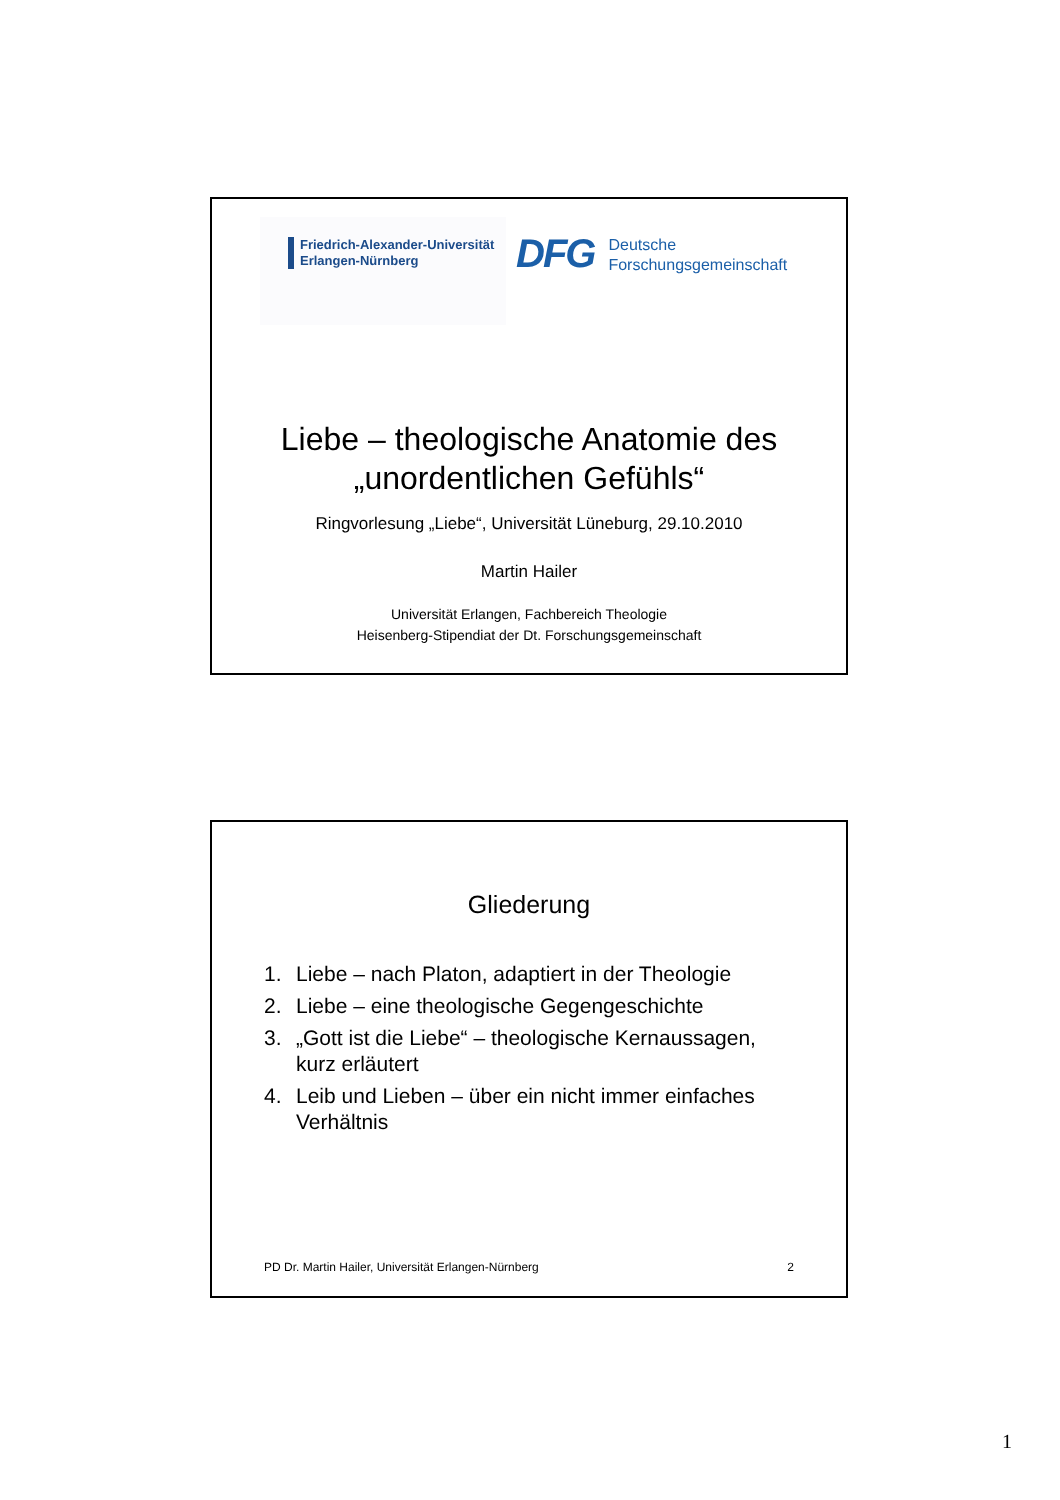Friedrich-Alexander-Universität
Erlangen-Nürnberg
DFG
Deutsche
Forschungsgemeinschaft
Liebe – theologische Anatomie des
„unordentlichen Gefühls“
Ringvorlesung „Liebe“, Universität Lüneburg, 29.10.2010
Martin Hailer
Universität Erlangen, Fachbereich Theologie
Heisenberg-Stipendiat der Dt. Forschungsgemeinschaft
Gliederung
1. Liebe – nach Platon, adaptiert in der Theologie
2. Liebe – eine theologische Gegengeschichte
3. „Gott ist die Liebe“ – theologische Kernaussagen, kurz erläutert
4. Leib und Lieben – über ein nicht immer einfaches Verhältnis
PD Dr. Martin Hailer, Universität Erlangen-Nürnberg 2
1